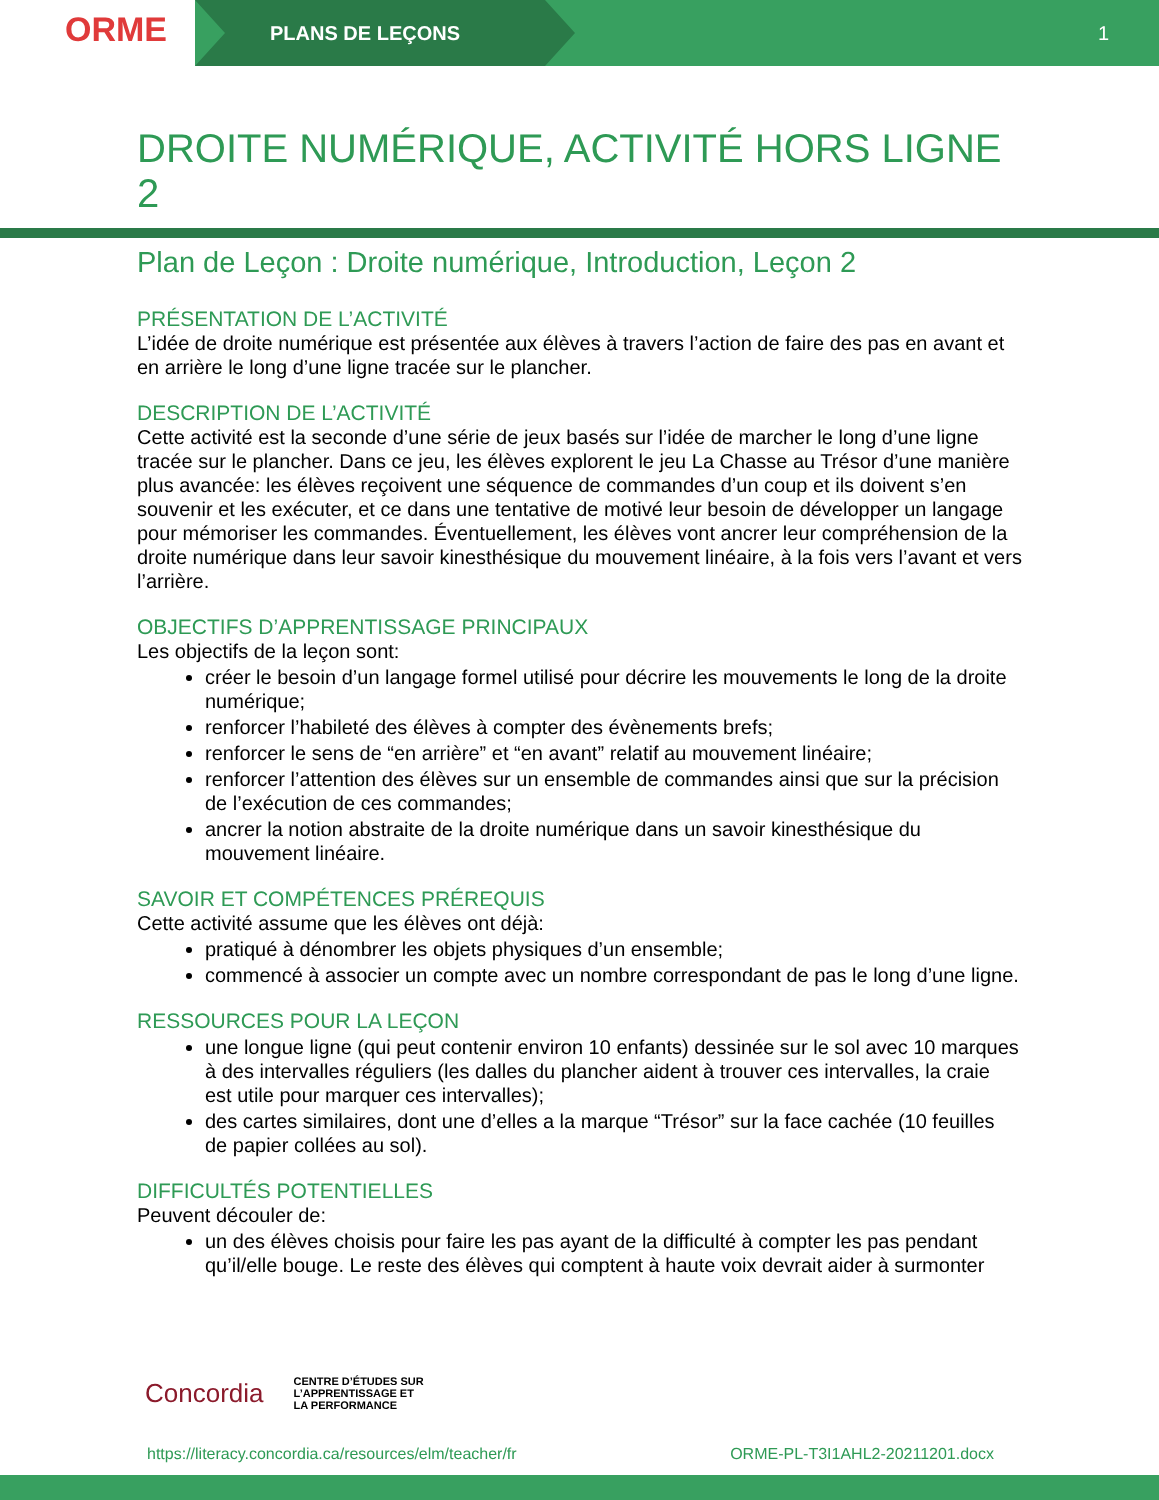ORME
PLANS DE LEÇONS 1
DROITE NUMÉRIQUE, ACTIVITÉ HORS LIGNE 2
Plan de Leçon : Droite numérique, Introduction, Leçon 2
PRÉSENTATION DE L’ACTIVITÉ
L’idée de droite numérique est présentée aux élèves à travers l’action de faire des pas en avant et en arrière le long d’une ligne tracée sur le plancher.
DESCRIPTION DE L’ACTIVITÉ
Cette activité est la seconde d’une série de jeux basés sur l’idée de marcher le long d’une ligne tracée sur le plancher. Dans ce jeu, les élèves explorent le jeu La Chasse au Trésor d’une manière plus avancée: les élèves reçoivent une séquence de commandes d’un coup et ils doivent s’en souvenir et les exécuter, et ce dans une tentative de motivé leur besoin de développer un langage pour mémoriser les commandes. Éventuellement, les élèves vont ancrer leur compréhension de la droite numérique dans leur savoir kinesthésique du mouvement linéaire, à la fois vers l’avant et vers l’arrière.
OBJECTIFS D’APPRENTISSAGE PRINCIPAUX
Les objectifs de la leçon sont:
créer le besoin d’un langage formel utilisé pour décrire les mouvements le long de la droite numérique;
renforcer l’habileté des élèves à compter des évènements brefs;
renforcer le sens de “en arrière” et “en avant” relatif au mouvement linéaire;
renforcer l’attention des élèves sur un ensemble de commandes ainsi que sur la précision de l’exécution de ces commandes;
ancrer la notion abstraite de la droite numérique dans un savoir kinesthésique du mouvement linéaire.
SAVOIR ET COMPÉTENCES PRÉREQUIS
Cette activité assume que les élèves ont déjà:
pratiqué à dénombrer les objets physiques d’un ensemble;
commencé à associer un compte avec un nombre correspondant de pas le long d’une ligne.
RESSOURCES POUR LA LEÇON
une longue ligne (qui peut contenir environ 10 enfants) dessinée sur le sol avec 10 marques à des intervalles réguliers (les dalles du plancher aident à trouver ces intervalles, la craie est utile pour marquer ces intervalles);
des cartes similaires, dont une d’elles a la marque “Trésor” sur la face cachée (10 feuilles de papier collées au sol).
DIFFICULTÉS POTENTIELLES
Peuvent découler de:
un des élèves choisis pour faire les pas ayant de la difficulté à compter les pas pendant qu’il/elle bouge. Le reste des élèves qui comptent à haute voix devrait aider à surmonter
Concordia CENTRE D’ÉTUDES SUR
L’APPRENTISSAGE ET
LA PERFORMANCE
https://literacy.concordia.ca/resources/elm/teacher/fr ORME-PL-T3I1AHL2-20211201.docx